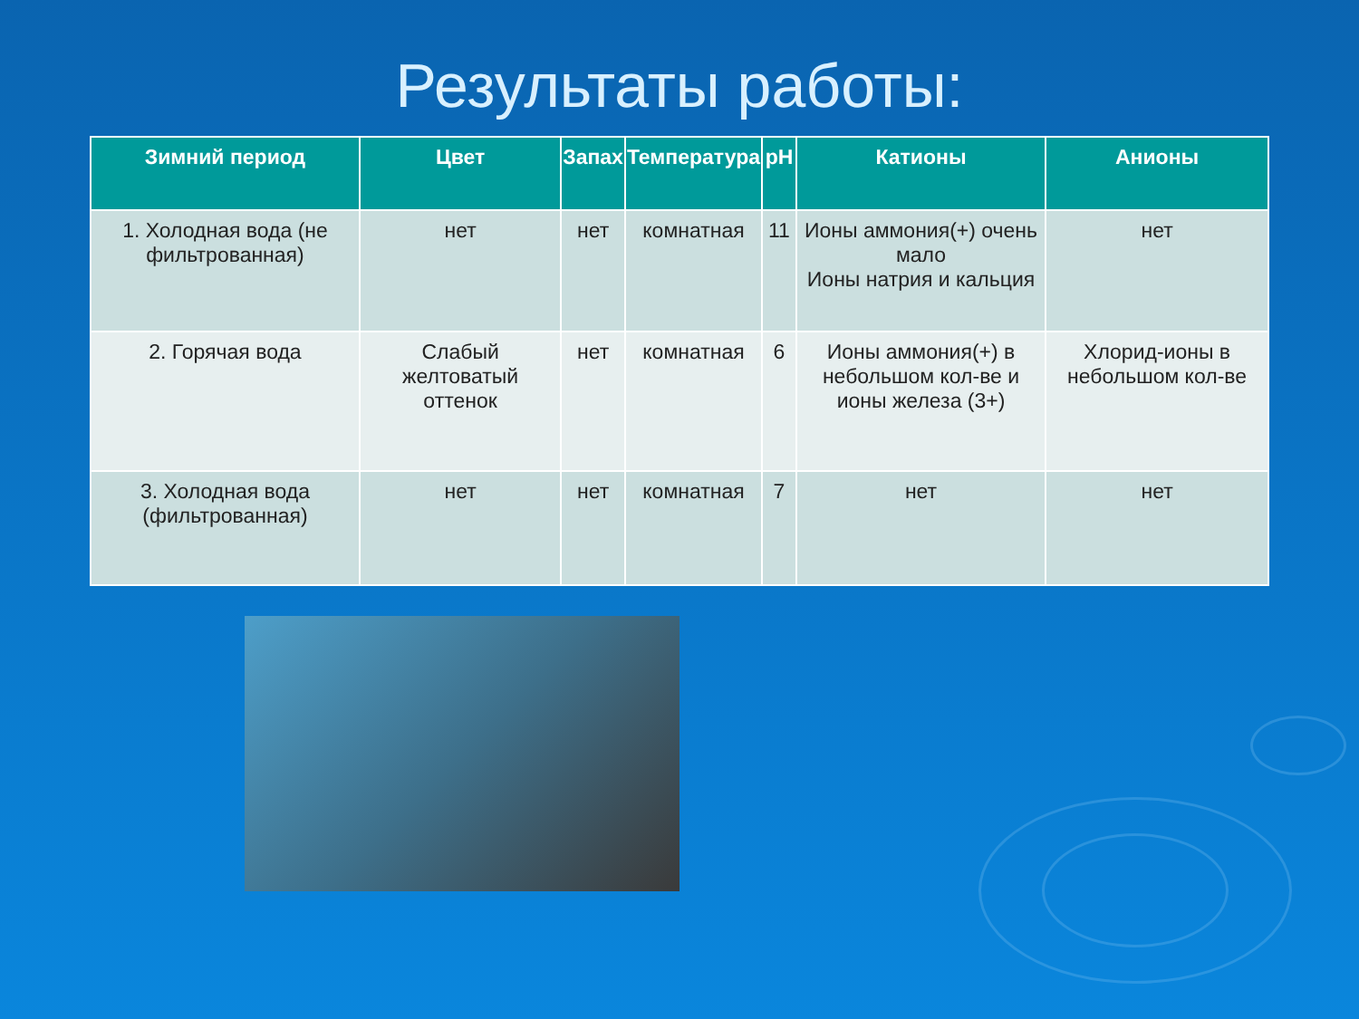Результаты работы:
| Зимний период | Цвет | Запах | Температура | pH | Катионы | Анионы |
| --- | --- | --- | --- | --- | --- | --- |
| 1. Холодная вода (не фильтрованная) | нет | нет | комнатная | 11 | Ионы аммония(+) очень мало Ионы натрия и кальция | нет |
| 2. Горячая вода | Слабый желтоватый оттенок | нет | комнатная | 6 | Ионы аммония(+) в небольшом кол-ве и ионы железа (3+) | Хлорид-ионы в небольшом кол-ве |
| 3. Холодная вода (фильтрованная) | нет | нет | комнатная | 7 | нет | нет |